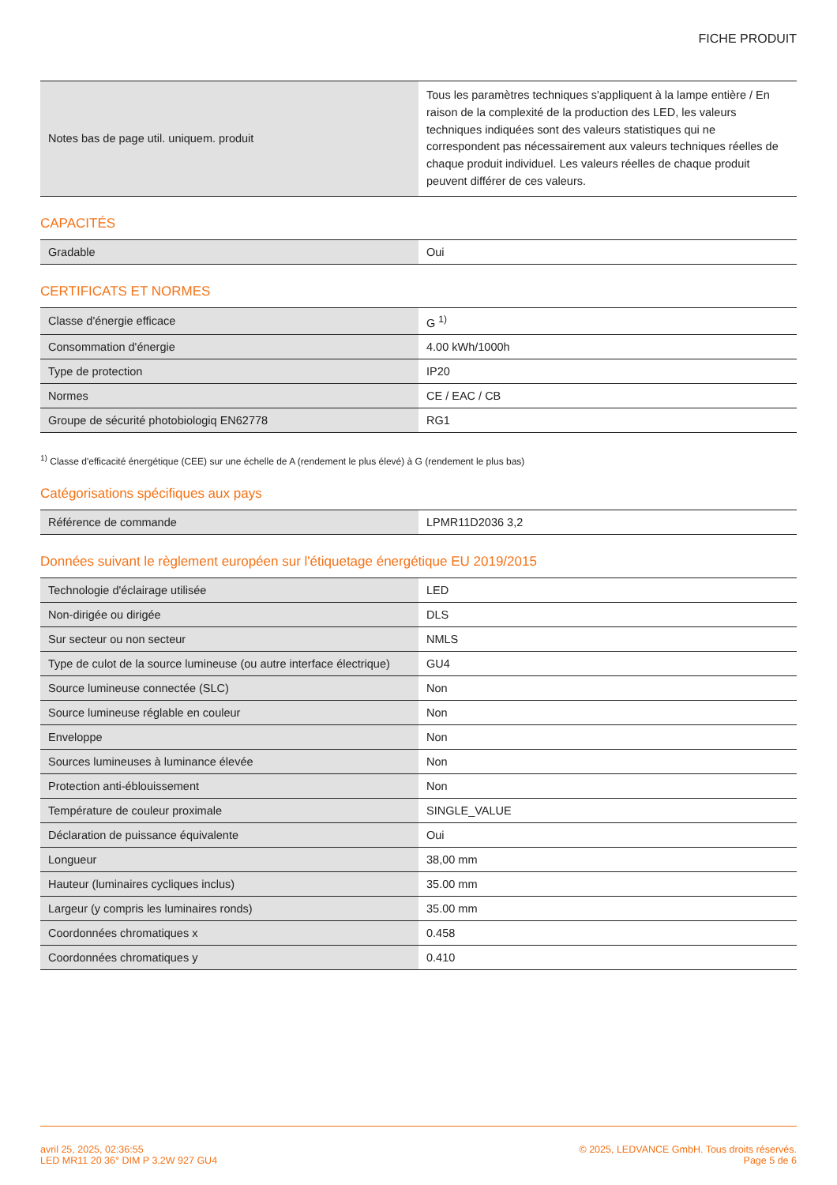FICHE PRODUIT
| Notes bas de page util. uniquem. produit | Tous les paramètres techniques s'appliquent à la lampe entière / En raison de la complexité de la production des LED, les valeurs techniques indiquées sont des valeurs statistiques qui ne correspondent pas nécessairement aux valeurs techniques réelles de chaque produit individuel. Les valeurs réelles de chaque produit peuvent différer de ces valeurs. |
CAPACITÉS
| Gradable | Oui |
CERTIFICATS ET NORMES
| Classe d'énergie efficace | G <sup>1)</sup> |
| Consommation d'énergie | 4.00 kWh/1000h |
| Type de protection | IP20 |
| Normes | CE / EAC / CB |
| Groupe de sécurité photobiologiq EN62778 | RG1 |
<sup>1)</sup> Classe d'efficacité énergétique (CEE) sur une échelle de A (rendement le plus élevé) à G (rendement le plus bas)
Catégorisations spécifiques aux pays
| Référence de commande | LPMR11D2036 3,2 |
Données suivant le règlement européen sur l'étiquetage énergétique EU 2019/2015
| Technologie d'éclairage utilisée | LED |
| Non-dirigée ou dirigée | DLS |
| Sur secteur ou non secteur | NMLS |
| Type de culot de la source lumineuse (ou autre interface électrique) | GU4 |
| Source lumineuse connectée (SLC) | Non |
| Source lumineuse réglable en couleur | Non |
| Enveloppe | Non |
| Sources lumineuses à luminance élevée | Non |
| Protection anti-éblouissement | Non |
| Température de couleur proximale | SINGLE_VALUE |
| Déclaration de puissance équivalente | Oui |
| Longueur | 38,00 mm |
| Hauteur (luminaires cycliques inclus) | 35.00 mm |
| Largeur (y compris les luminaires ronds) | 35.00 mm |
| Coordonnées chromatiques x | 0.458 |
| Coordonnées chromatiques y | 0.410 |
avril 25, 2025, 02:36:55
LED MR11 20 36° DIM P 3.2W 927 GU4
© 2025, LEDVANCE GmbH. Tous droits réservés.
Page 5 de 6